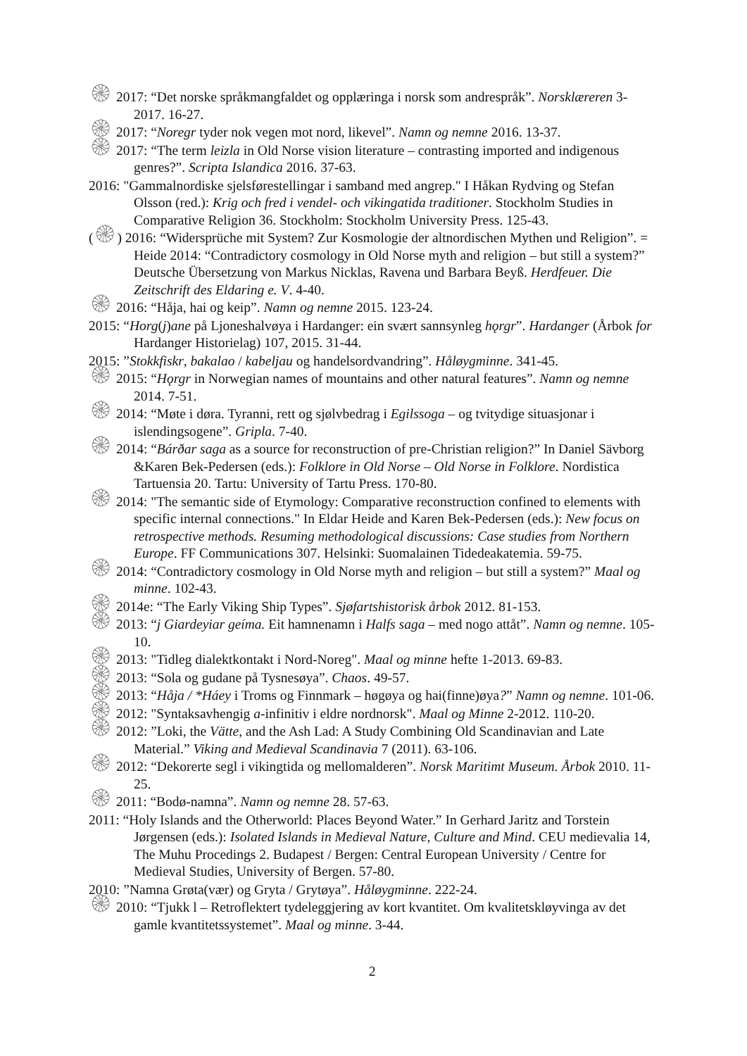۞ 2017: “Det norske språkmangfaldet og opplæringa i norsk som andrespråk”. Norsklæreren 3-2017. 16-27.
۞ 2017: “Noregr tyder nok vegen mot nord, likevel”. Namn og nemne 2016. 13-37.
۞ 2017: “The term leizla in Old Norse vision literature – contrasting imported and indigenous genres?”. Scripta Islandica 2016. 37-63.
2016: "Gammalnordiske sjelsførestellingar i samband med angrep." I Håkan Rydving og Stefan Olsson (red.): Krig och fred i vendel- och vikingatida traditioner. Stockholm Studies in Comparative Religion 36. Stockholm: Stockholm University Press. 125-43.
(۞) 2016: “Widersprüche mit System? Zur Kosmologie der altnordischen Mythen und Religion”. = Heide 2014: “Contradictory cosmology in Old Norse myth and religion – but still a system?” Deutsche Übersetzung von Markus Nicklas, Ravena und Barbara Beyß. Herdfeuer. Die Zeitschrift des Eldaring e. V. 4-40.
۞ 2016: “Håja, hai og keip”. Namn og nemne 2015. 123-24.
2015: “Horg(j)ane på Ljoneshalvøya i Hardanger: ein svært sannsynleg hǫrgr”. Hardanger (Årbok for Hardanger Historielag) 107, 2015. 31-44.
2015: ”Stokkfiskr, bakalao / kabeljau og handelsordvandring”. Håløygminne. 341-45.
۞ 2015: “Hǫrgr in Norwegian names of mountains and other natural features”. Namn og nemne 2014. 7-51.
۞ 2014: “Møte i døra. Tyranni, rett og sjølvbedrag i Egilssoga – og tvitydige situasjonar i islendingsogene”. Gripla. 7-40.
۞ 2014: “Bárðar saga as a source for reconstruction of pre-Christian religion?” In Daniel Sävborg &Karen Bek-Pedersen (eds.): Folklore in Old Norse – Old Norse in Folklore. Nordistica Tartuensia 20. Tartu: University of Tartu Press. 170-80.
۞ 2014: "The semantic side of Etymology: Comparative reconstruction confined to elements with specific internal connections." In Eldar Heide and Karen Bek-Pedersen (eds.): New focus on retrospective methods. Resuming methodological discussions: Case studies from Northern Europe. FF Communications 307. Helsinki: Suomalainen Tidedeakatemia. 59-75.
۞ 2014: “Contradictory cosmology in Old Norse myth and religion – but still a system?” Maal og minne. 102-43.
۞ 2014e: “The Early Viking Ship Types”. Sjøfartshistorisk årbok 2012. 81-153.
۞ 2013: “j Giardeyiar geíma. Eit hamnenamn i Halfs saga – med nogo attåt”. Namn og nemne. 105-10.
۞ 2013: "Tidleg dialektkontakt i Nord-Noreg". Maal og minne hefte 1-2013. 69-83.
۞ 2013: “Sola og gudane på Tysnesøya”. Chaos. 49-57.
۞ 2013: “Håja / *Háey i Troms og Finnmark – høgøya og hai(finne)øya?” Namn og nemne. 101-06.
۞ 2012: "Syntaksavhengig a-infinitiv i eldre nordnorsk". Maal og Minne 2-2012. 110-20.
۞ 2012: ”Loki, the Vätte, and the Ash Lad: A Study Combining Old Scandinavian and Late Material.” Viking and Medieval Scandinavia 7 (2011). 63-106.
۞ 2012: “Dekorerte segl i vikingtida og mellomalderen”. Norsk Maritimt Museum. Årbok 2010. 11-25.
۞ 2011: “Bodø-namna”. Namn og nemne 28. 57-63.
2011: “Holy Islands and the Otherworld: Places Beyond Water.” In Gerhard Jaritz and Torstein Jørgensen (eds.): Isolated Islands in Medieval Nature, Culture and Mind. CEU medievalia 14, The Muhu Procedings 2. Budapest / Bergen: Central European University / Centre for Medieval Studies, University of Bergen. 57-80.
2010: ”Namna Grøta(vær) og Gryta / Grytøya”. Håløygminne. 222-24.
۞ 2010: “Tjukk l – Retroflektert tydeleggjering av kort kvantitet. Om kvalitetskløyvinga av det gamle kvantitetssystemet”. Maal og minne. 3-44.
2